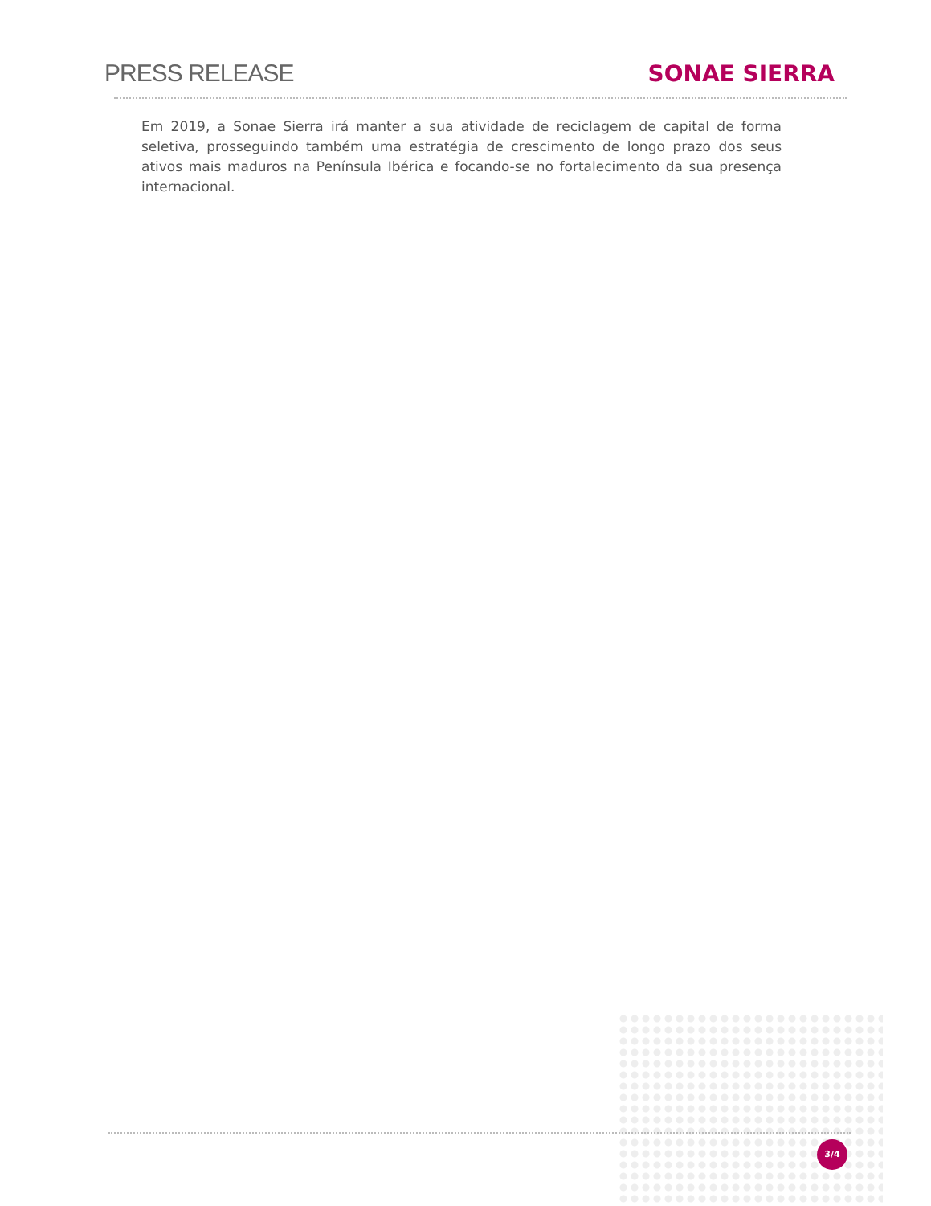PRESS RELEASE
SONAE SIERRA
Em 2019, a Sonae Sierra irá manter a sua atividade de reciclagem de capital de forma seletiva, prosseguindo também uma estratégia de crescimento de longo prazo dos seus ativos mais maduros na Península Ibérica e focando-se no fortalecimento da sua presença internacional.
3/4